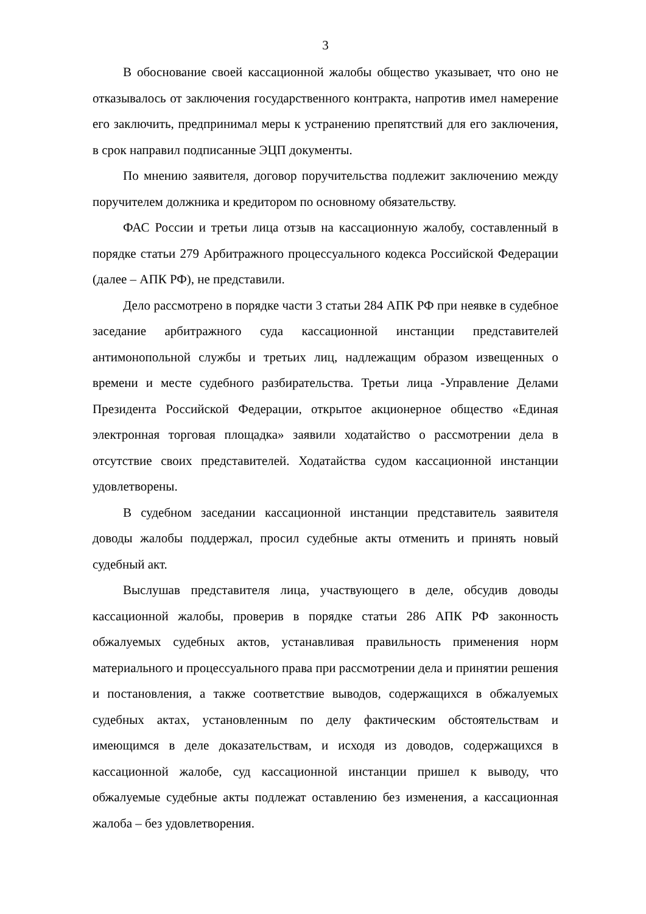3
В обоснование своей кассационной жалобы общество указывает, что оно не отказывалось от заключения государственного контракта, напротив имел намерение его заключить, предпринимал меры к устранению препятствий для его заключения, в срок направил подписанные ЭЦП документы.
По мнению заявителя, договор поручительства подлежит заключению между поручителем должника и кредитором по основному обязательству.
ФАС России и третьи лица отзыв на кассационную жалобу, составленный в порядке статьи 279 Арбитражного процессуального кодекса Российской Федерации (далее – АПК РФ), не представили.
Дело рассмотрено в порядке части 3 статьи 284 АПК РФ при неявке в судебное заседание арбитражного суда кассационной инстанции представителей антимонопольной службы и третьих лиц, надлежащим образом извещенных о времени и месте судебного разбирательства. Третьи лица -Управление Делами Президента Российской Федерации, открытое акционерное общество «Единая электронная торговая площадка» заявили ходатайство о рассмотрении дела в отсутствие своих представителей. Ходатайства судом кассационной инстанции удовлетворены.
В судебном заседании кассационной инстанции представитель заявителя доводы жалобы поддержал, просил судебные акты отменить и принять новый судебный акт.
Выслушав представителя лица, участвующего в деле, обсудив доводы кассационной жалобы, проверив в порядке статьи 286 АПК РФ законность обжалуемых судебных актов, устанавливая правильность применения норм материального и процессуального права при рассмотрении дела и принятии решения и постановления, а также соответствие выводов, содержащихся в обжалуемых судебных актах, установленным по делу фактическим обстоятельствам и имеющимся в деле доказательствам, и исходя из доводов, содержащихся в кассационной жалобе, суд кассационной инстанции пришел к выводу, что обжалуемые судебные акты подлежат оставлению без изменения, а кассационная жалоба – без удовлетворения.